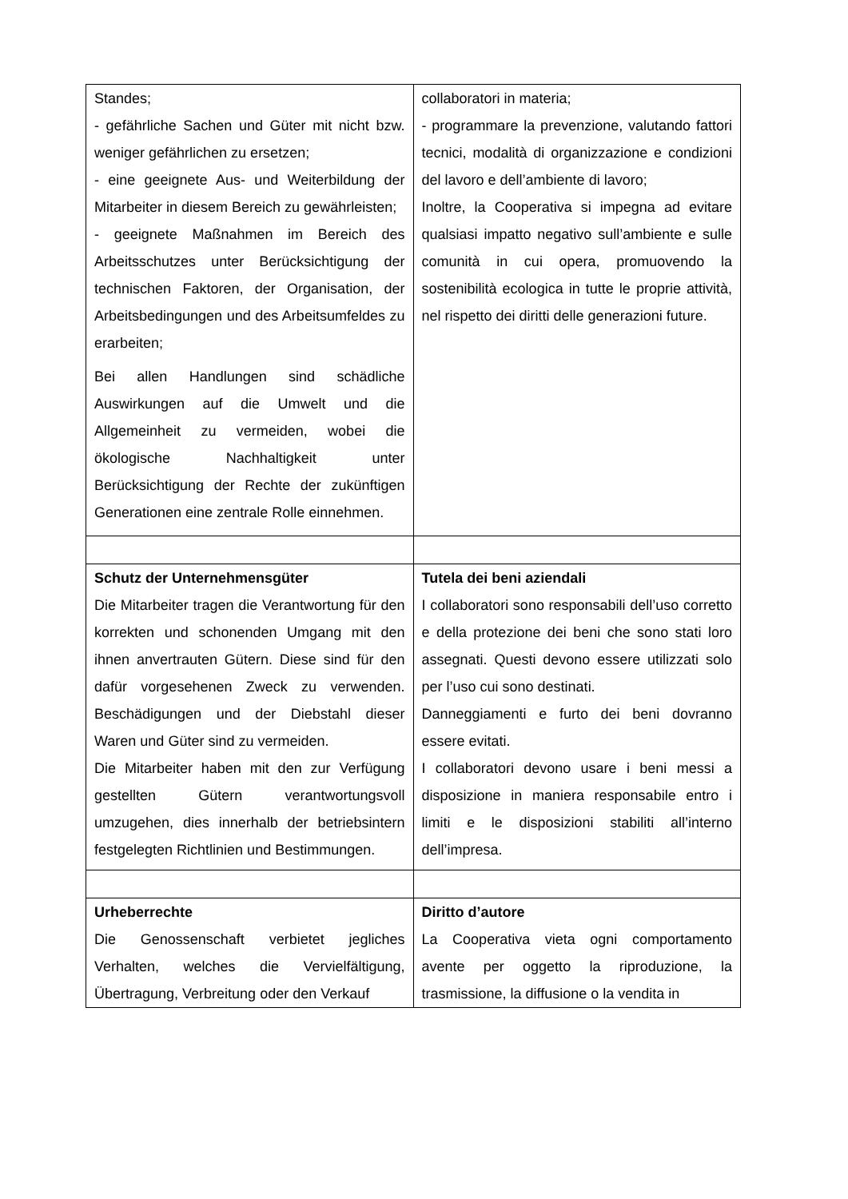| Standes; - gefährliche Sachen und Güter mit nicht bzw. weniger gefährlichen zu ersetzen; - eine geeignete Aus- und Weiterbildung der Mitarbeiter in diesem Bereich zu gewährleisten; - geeignete Maßnahmen im Bereich des Arbeitsschutzes unter Berücksichtigung der technischen Faktoren, der Organisation, der Arbeitsbedingungen und des Arbeitsumfeldes zu erarbeiten; Bei allen Handlungen sind schädliche Auswirkungen auf die Umwelt und die Allgemeinheit zu vermeiden, wobei die ökologische Nachhaltigkeit unter Berücksichtigung der Rechte der zukünftigen Generationen eine zentrale Rolle einnehmen. | collaboratori in materia; - programmare la prevenzione, valutando fattori tecnici, modalità di organizzazione e condizioni del lavoro e dell’ambiente di lavoro; Inoltre, la Cooperativa si impegna ad evitare qualsiasi impatto negativo sull’ambiente e sulle comunità in cui opera, promuovendo la sostenibilità ecologica in tutte le proprie attività, nel rispetto dei diritti delle generazioni future. |
| Schutz der Unternehmensgüter Die Mitarbeiter tragen die Verantwortung für den korrekten und schonenden Umgang mit den ihnen anvertrauten Gütern. Diese sind für den dafür vorgesehenen Zweck zu verwenden. Beschädigungen und der Diebstahl dieser Waren und Güter sind zu vermeiden. Die Mitarbeiter haben mit den zur Verfügung gestellten Gütern verantwortungsvoll umzugehen, dies innerhalb der betriebsintern festgelegten Richtlinien und Bestimmungen. | Tutela dei beni aziendali I collaboratori sono responsabili dell’uso corretto e della protezione dei beni che sono stati loro assegnati. Questi devono essere utilizzati solo per l’uso cui sono destinati. Danneggiamenti e furto dei beni dovranno essere evitati. I collaboratori devono usare i beni messi a disposizione in maniera responsabile entro i limiti e le disposizioni stabiliti all’interno dell’impresa. |
| Urheberrechte Die Genossenschaft verbietet jegliches Verhalten, welches die Vervielfältigung, Übertragung, Verbreitung oder den Verkauf | Diritto d’autore La Cooperativa vieta ogni comportamento avente per oggetto la riproduzione, la trasmissione, la diffusione o la vendita in |